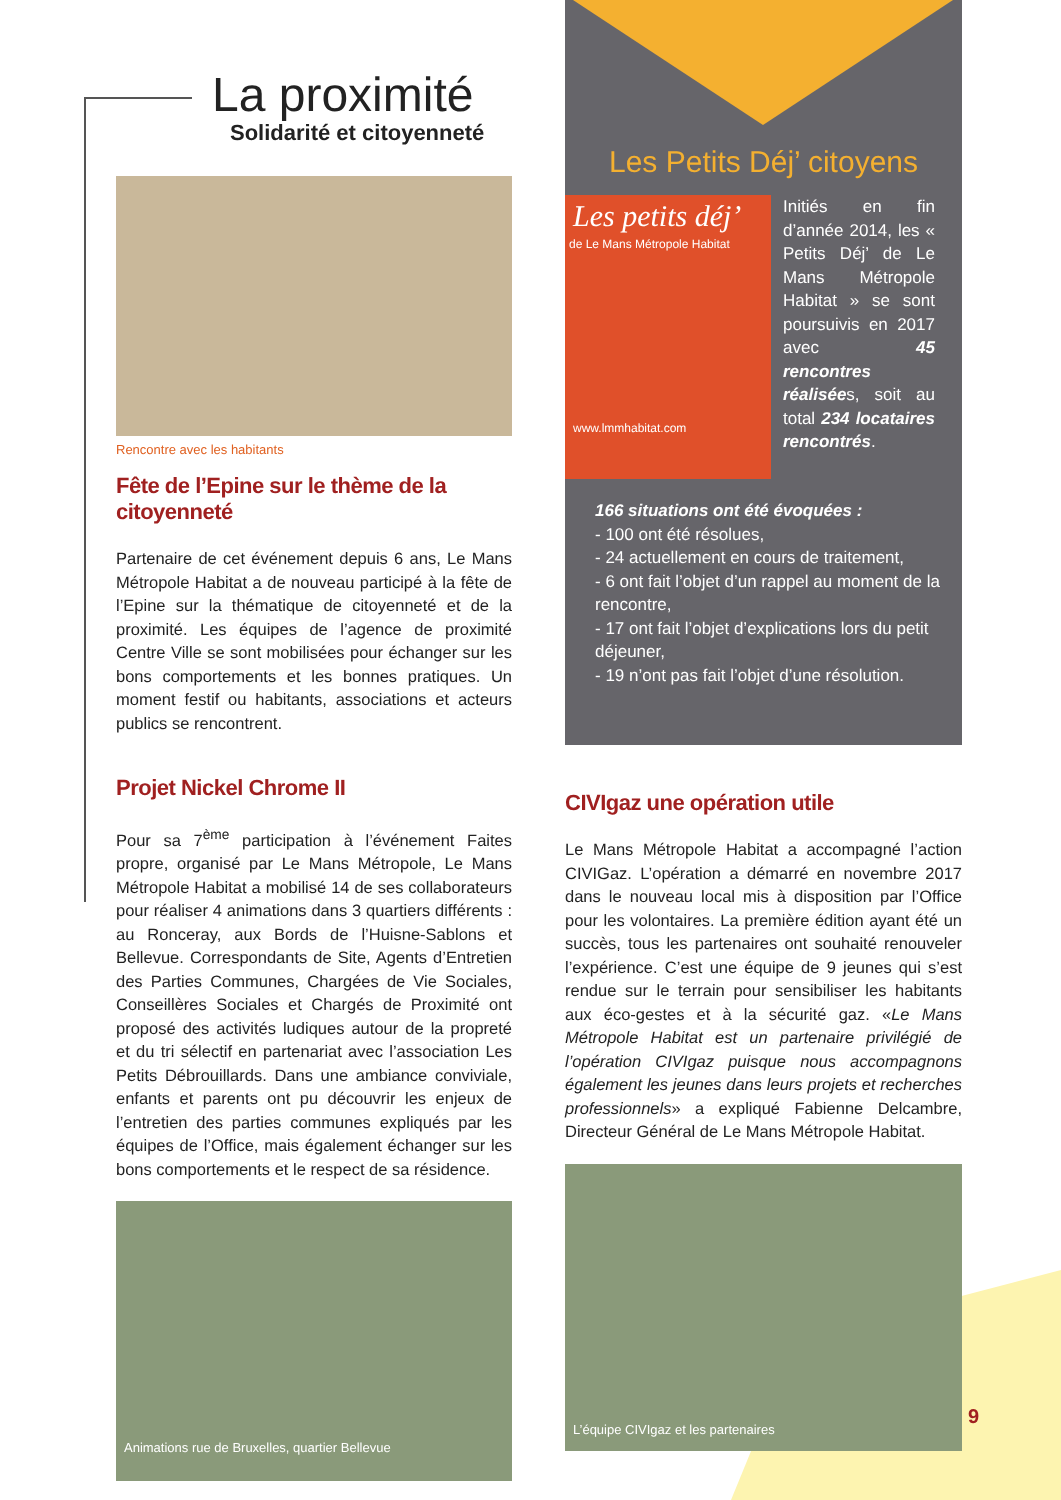La proximité
Solidarité et citoyenneté
Rencontre avec les habitants
Fête de l’Epine sur le thème de la citoyenneté
Partenaire de cet événement depuis 6 ans, Le Mans Métropole Habitat a de nouveau participé à la fête de l’Epine sur la thématique de citoyenneté et de la proximité. Les équipes de l’agence de proximité Centre Ville se sont mobilisées pour échanger sur les bons comportements et les bonnes pratiques. Un moment festif ou habitants, associations et acteurs publics se rencontrent.
Projet Nickel Chrome II
Pour sa 7<sup>ème</sup> participation à l’événement Faites propre, organisé par Le Mans Métropole, Le Mans Métropole Habitat a mobilisé 14 de ses collaborateurs pour réaliser 4 animations dans 3 quartiers différents : au Ronceray, aux Bords de l’Huisne-Sablons et Bellevue. Correspondants de Site, Agents d’Entretien des Parties Communes, Chargées de Vie Sociales, Conseillères Sociales et Chargés de Proximité ont proposé des activités ludiques autour de la propreté et du tri sélectif en partenariat avec l’association Les Petits Débrouillards. Dans une ambiance conviviale, enfants et parents ont pu découvrir les enjeux de l’entretien des parties communes expliqués par les équipes de l’Office, mais également échanger sur les bons comportements et le respect de sa résidence.
Animations rue de Bruxelles, quartier Bellevue
Les Petits Déj’ citoyens
Les petits déj’
de Le Mans Métropole Habitat
www.lmmhabitat.com
Initiés en fin d’année 2014, les « Petits Déj’ de Le Mans Métropole Habitat » se sont poursuivis en 2017 avec 45 rencontres réalisées, soit au total 234 locataires rencontrés.
166 situations ont été évoquées :
- 100 ont été résolues,
- 24 actuellement en cours de traitement,
- 6 ont fait l’objet d’un rappel au moment de la rencontre,
- 17 ont fait l’objet d’explications lors du petit déjeuner,
- 19 n’ont pas fait l’objet d’une résolution.
CIVIgaz une opération utile
Le Mans Métropole Habitat a accompagné l’action CIVIGaz. L’opération a démarré en novembre 2017 dans le nouveau local mis à disposition par l’Office pour les volontaires. La première édition ayant été un succès, tous les partenaires ont souhaité renouveler l’expérience. C’est une équipe de 9 jeunes qui s’est rendue sur le terrain pour sensibiliser les habitants aux éco-gestes et à la sécurité gaz. «Le Mans Métropole Habitat est un partenaire privilégié de l’opération CIVIgaz puisque nous accompagnons également les jeunes dans leurs projets et recherches professionnels» a expliqué Fabienne Delcambre, Directeur Général de Le Mans Métropole Habitat.
L’équipe CIVIgaz et les partenaires
9